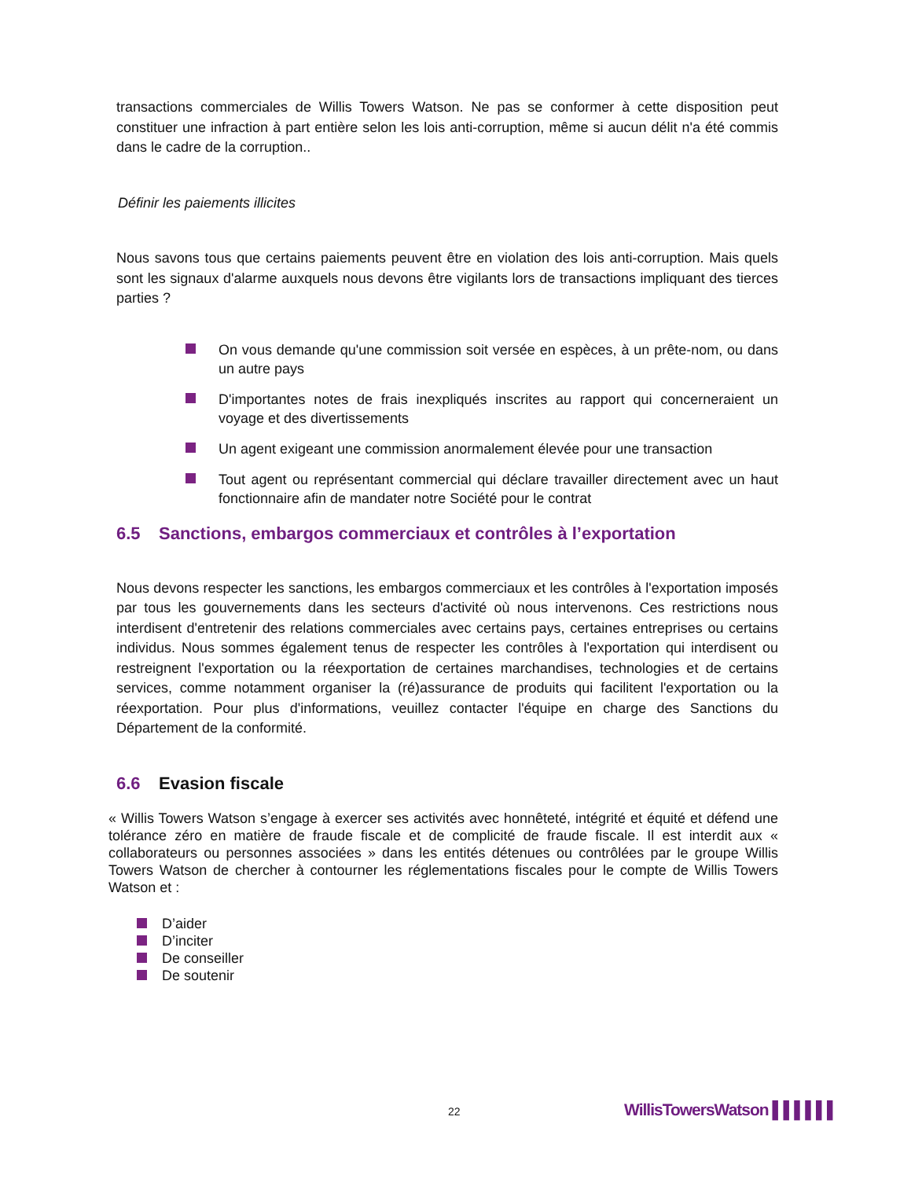transactions commerciales de Willis Towers Watson. Ne pas se conformer à cette disposition peut constituer une infraction à part entière selon les lois anti-corruption, même si aucun délit n'a été commis dans le cadre de la corruption..
Définir les paiements illicites
Nous savons tous que certains paiements peuvent être en violation des lois anti-corruption. Mais quels sont les signaux d'alarme auxquels nous devons être vigilants lors de transactions impliquant des tierces parties ?
On vous demande qu'une commission soit versée en espèces, à un prête-nom, ou dans un autre pays
D'importantes notes de frais inexpliqués inscrites au rapport qui concerneraient un voyage et des divertissements
Un agent exigeant une commission anormalement élevée pour une transaction
Tout agent ou représentant commercial qui déclare travailler directement avec un haut fonctionnaire afin de mandater notre Société pour le contrat
6.5 Sanctions, embargos commerciaux et contrôles à l’exportation
Nous devons respecter les sanctions, les embargos commerciaux et les contrôles à l'exportation imposés par tous les gouvernements dans les secteurs d'activité où nous intervenons. Ces restrictions nous interdisent d'entretenir des relations commerciales avec certains pays, certaines entreprises ou certains individus. Nous sommes également tenus de respecter les contrôles à l'exportation qui interdisent ou restreignent l'exportation ou la réexportation de certaines marchandises, technologies et de certains services, comme notamment organiser la (ré)assurance de produits qui facilitent l'exportation ou la réexportation. Pour plus d'informations, veuillez contacter l'équipe en charge des Sanctions du Département de la conformité.
6.6 Evasion fiscale
« Willis Towers Watson s’engage à exercer ses activités avec honnêteté, intégrité et équité et défend une tolérance zéro en matière de fraude fiscale et de complicité de fraude fiscale. Il est interdit aux « collaborateurs ou personnes associées » dans les entités détenues ou contrôlées par le groupe Willis Towers Watson de chercher à contourner les réglementations fiscales pour le compte de Willis Towers Watson et :
D’aider
D’inciter
De conseiller
De soutenir
22 WillisTowersWatson ▌▌▌▌▌▌